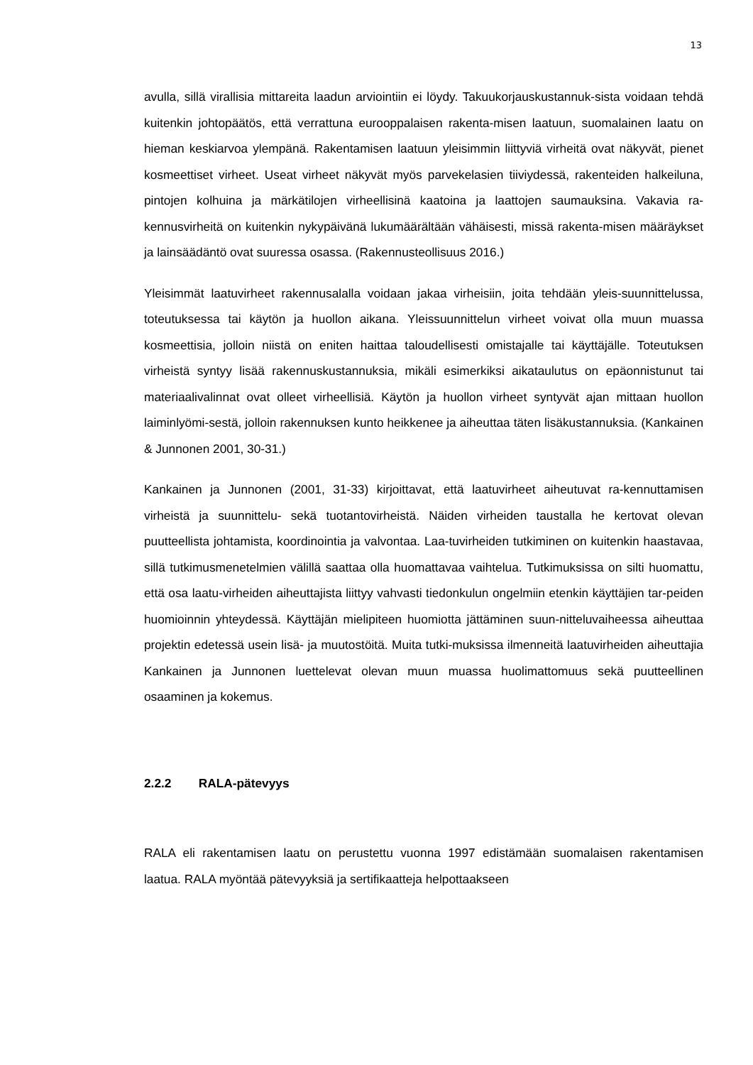13
avulla, sillä virallisia mittareita laadun arviointiin ei löydy. Takuukorjauskustannuk-sista voidaan tehdä kuitenkin johtopäätös, että verrattuna eurooppalaisen rakenta-misen laatuun, suomalainen laatu on hieman keskiarvoa ylempänä. Rakentamisen laatuun yleisimmin liittyviä virheitä ovat näkyvät, pienet kosmeettiset virheet. Useat virheet näkyvät myös parvekelasien tiiviydessä, rakenteiden halkeiluna, pintojen kolhuina ja märkätilojen virheellisinä kaatoina ja laattojen saumauksina. Vakavia ra-kennusvirheitä on kuitenkin nykypäivänä lukumäärältään vähäisesti, missä rakenta-misen määräykset ja lainsäädäntö ovat suuressa osassa. (Rakennusteollisuus 2016.)
Yleisimmät laatuvirheet rakennusalalla voidaan jakaa virheisiin, joita tehdään yleis-suunnittelussa, toteutuksessa tai käytön ja huollon aikana. Yleissuunnittelun virheet voivat olla muun muassa kosmeettisia, jolloin niistä on eniten haittaa taloudellisesti omistajalle tai käyttäjälle. Toteutuksen virheistä syntyy lisää rakennuskustannuksia, mikäli esimerkiksi aikataulutus on epäonnistunut tai materiaalivalinnat ovat olleet virheellisiä. Käytön ja huollon virheet syntyvät ajan mittaan huollon laiminlyömi-sestä, jolloin rakennuksen kunto heikkenee ja aiheuttaa täten lisäkustannuksia. (Kankainen & Junnonen 2001, 30-31.)
Kankainen ja Junnonen (2001, 31-33) kirjoittavat, että laatuvirheet aiheutuvat ra-kennuttamisen virheistä ja suunnittelu- sekä tuotantovirheistä. Näiden virheiden taustalla he kertovat olevan puutteellista johtamista, koordinointia ja valvontaa. Laa-tuvirheiden tutkiminen on kuitenkin haastavaa, sillä tutkimusmenetelmien välillä saattaa olla huomattavaa vaihtelua. Tutkimuksissa on silti huomattu, että osa laatu-virheiden aiheuttajista liittyy vahvasti tiedonkulun ongelmiin etenkin käyttäjien tar-peiden huomioinnin yhteydessä. Käyttäjän mielipiteen huomiotta jättäminen suun-nitteluvaiheessa aiheuttaa projektin edetessä usein lisä- ja muutostöitä. Muita tutki-muksissa ilmenneitä laatuvirheiden aiheuttajia Kankainen ja Junnonen luettelevat olevan muun muassa huolimattomuus sekä puutteellinen osaaminen ja kokemus.
2.2.2 RALA-pätevyys
RALA eli rakentamisen laatu on perustettu vuonna 1997 edistämään suomalaisen rakentamisen laatua. RALA myöntää pätevyyksiä ja sertifikaatteja helpottaakseen